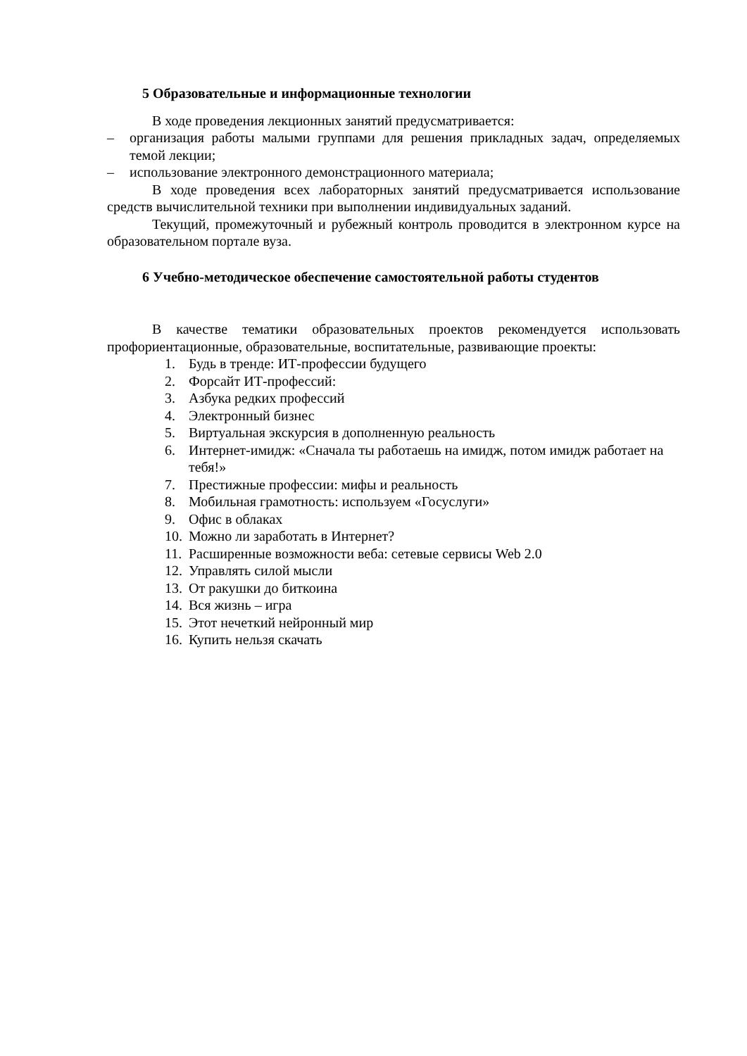5 Образовательные и информационные технологии
В ходе проведения лекционных занятий предусматривается:
– организация работы малыми группами для решения прикладных задач, определяемых темой лекции;
– использование электронного демонстрационного материала;
В ходе проведения всех лабораторных занятий предусматривается использование средств вычислительной техники при выполнении индивидуальных заданий.
Текущий, промежуточный и рубежный контроль проводится в электронном курсе на образовательном портале вуза.
6 Учебно-методическое обеспечение самостоятельной работы студентов
В качестве тематики образовательных проектов рекомендуется использовать профориентационные, образовательные, воспитательные, развивающие проекты:
1. Будь в тренде: ИТ-профессии будущего
2. Форсайт ИТ-профессий:
3. Азбука редких профессий
4. Электронный бизнес
5. Виртуальная экскурсия в дополненную реальность
6. Интернет-имидж: «Сначала ты работаешь на имидж, потом имидж работает на тебя!»
7. Престижные профессии: мифы и реальность
8. Мобильная грамотность: используем «Госуслуги»
9. Офис в облаках
10. Можно ли заработать в Интернет?
11. Расширенные возможности веба: сетевые сервисы Web 2.0
12. Управлять силой мысли
13. От ракушки до биткоина
14. Вся жизнь – игра
15. Этот нечеткий нейронный мир
16. Купить нельзя скачать